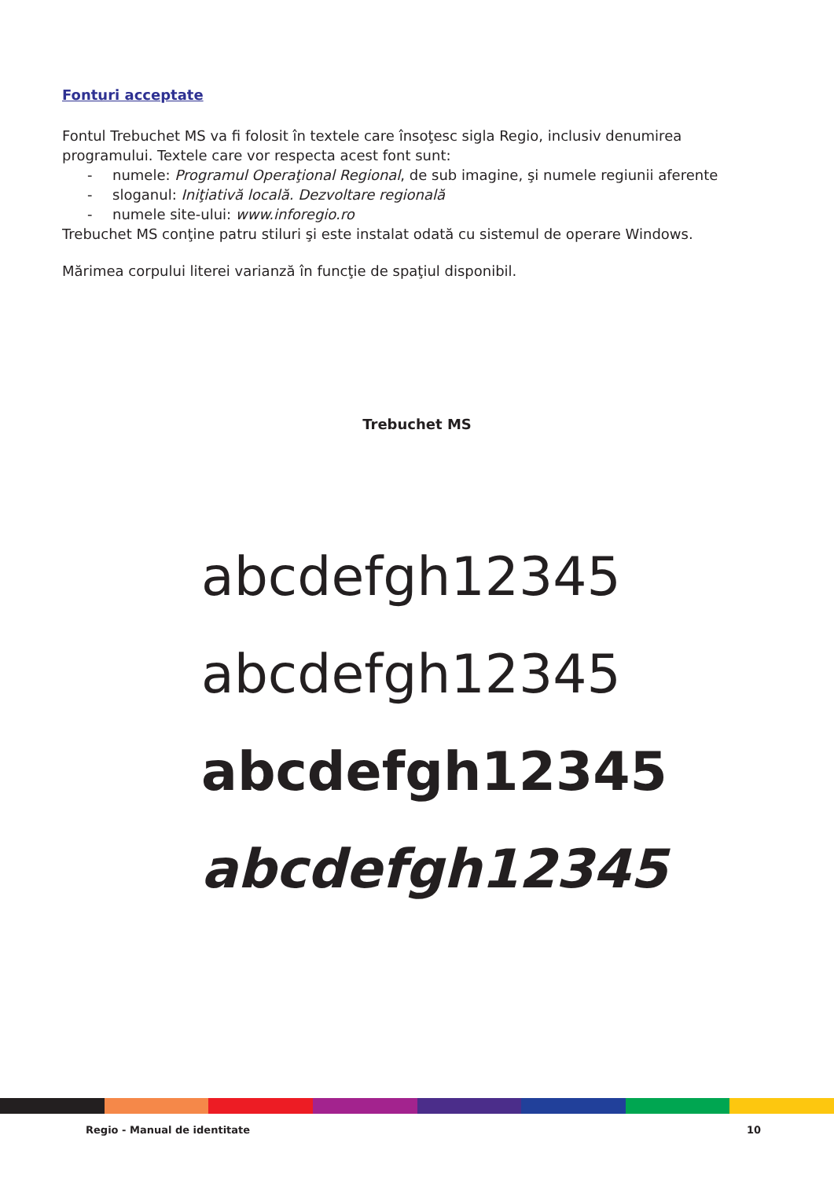Fonturi acceptate
Fontul Trebuchet MS va fi folosit în textele care însoţesc sigla Regio, inclusiv denumirea programului. Textele care vor respecta acest font sunt:
- numele: Programul Operaţional Regional, de sub imagine, şi numele regiunii aferente
- sloganul: Iniţiativă locală. Dezvoltare regională
- numele site-ului: www.inforegio.ro
Trebuchet MS conţine patru stiluri şi este instalat odată cu sistemul de operare Windows.
Mărimea corpului literei varianză în funcţie de spaţiul disponibil.
Trebuchet MS
abcdefgh12345
abcdefgh12345
abcdefgh12345
abcdefgh12345
Regio - Manual de identitate 10